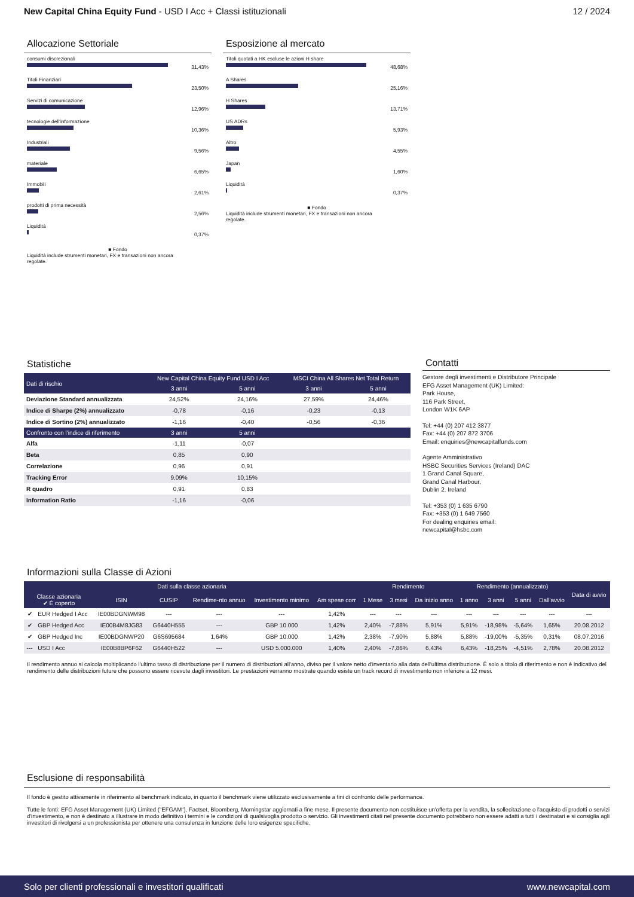New Capital China Equity Fund - USD I Acc + Classi istituzionali
12 / 2024
Allocazione Settoriale
consumi discrezionali
31,43%
Titoli Finanziari
23,50%
Servizi di comunicazione
12,96%
tecnologie dell'informazione
10,36%
Industriali
9,56%
materiale
6,65%
Immobili
2,61%
prodotti di prima necessità
2,56%
Liquidità
0,37%
■ Fondo
Liquidità include strumenti monetari, FX e transazioni non ancora regolate.
Esposizione al mercato
Titoli quotati a HK escluse le azioni H share
48,68%
A Shares
25,16%
H Shares
13,71%
US ADRs
5,93%
Altro
4,55%
Japan
1,60%
Liquidità
0,37%
■ Fondo
Liquidità include strumenti monetari, FX e transazioni non ancora regolate.
Statistiche
| Dati di rischio | New Capital China Equity Fund USD I Acc | | MSCI China All Shares Net Total Return | |
| --- | --- | --- | --- | --- |
| | 3 anni | 5 anni | 3 anni | 5 anni |
| Deviazione Standard annualizzata | 24,52% | 24,16% | 27,59% | 24,46% |
| Indice di Sharpe (2%) annualizzato | -0,78 | -0,16 | -0,23 | -0,13 |
| Indice di Sortino (2%) annualizzato | -1,16 | -0,40 | -0,56 | -0,36 |
| Confronto con l'indice di riferimento | 3 anni | 5 anni | | |
| Alfa | -1,11 | -0,07 | | |
| Beta | 0,85 | 0,90 | | |
| Correlazione | 0,96 | 0,91 | | |
| Tracking Error | 9,09% | 10,15% | | |
| R quadro | 0,91 | 0,83 | | |
| Information Ratio | -1,16 | -0,06 | | |
Contatti
Gestore degli investimenti e Distributore Principale
EFG Asset Management (UK) Limited:
Park House,
116 Park Street,
London W1K 6AP
Tel: +44 (0) 207 412 3877
Fax: +44 (0) 207 872 3706
Email: enquiries@newcapitalfunds.com
Agente Amministrativo
HSBC Securities Services (Ireland) DAC
1 Grand Canal Square,
Grand Canal Harbour,
Dublin 2. Ireland
Tel: +353 (0) 1 635 6790
Fax: +353 (0) 1 649 7560
For dealing enquiries email:
newcapital@hsbc.com
Informazioni sulla Classe di Azioni
| Dati sulla classe azionaria | | | | | | | Rendimento | | | Rendimento (annualizzato) | | | | Data di avvio |
| --- | --- | --- | --- | --- | --- | --- | --- | --- | --- | --- | --- | --- | --- | --- |
| Classe azionaria ✔ È coperto | | ISIN | CUSIP | Rendime-nto annuo | Investimento minimo | Am spese corr | 1 Mese | 3 mesi | Da inizio anno | 1 anno | 3 anni | 5 anni | Dall'avvio | |
| ✔ | EUR Hedged I Acc | IE00BDGNWM98 | --- | --- | --- | 1,42% | --- | --- | --- | --- | --- | --- | --- | --- |
| ✔ | GBP Hedged Acc | IE00B4M8JG83 | G6440H555 | --- | GBP 10.000 | 1,42% | 2,40% | -7,88% | 5,91% | 5,91% | -18,98% | -5,64% | 1,65% | 20.08.2012 |
| ✔ | GBP Hedged Inc | IE00BDGNWP20 | G6S695684 | 1,64% | GBP 10.000 | 1,42% | 2,38% | -7,90% | 5,88% | 5,88% | -19,00% | -5,35% | 0,31% | 08.07.2016 |
| --- | USD I Acc | IE00B8BP6F62 | G6440H522 | --- | USD 5.000.000 | 1,40% | 2,40% | -7,86% | 6,43% | 6,43% | -18,25% | -4,51% | 2,78% | 20.08.2012 |
Il rendimento annuo si calcola moltiplicando l'ultimo tasso di distribuzione per il numero di distribuzioni all'anno, diviso per il valore netto d'inventario alla data dell'ultima distribuzione. È solo a titolo di riferimento e non è indicativo del rendimento delle distribuzioni future che possono essere ricevute dagli investitori. Le prestazioni verranno mostrate quando esiste un track record di investimento non inferiore a 12 mesi.
Esclusione di responsabilità
Il fondo è gestito attivamente in riferimento al benchmark indicato, in quanto il benchmark viene utilizzato esclusivamente a fini di confronto delle performance.
Tutte le fonti: EFG Asset Management (UK) Limited ("EFGAM"), Factset, Bloomberg, Morningstar aggiornati a fine mese. Il presente documento non costituisce un'offerta per la vendita, la sollecitazione o l'acquisto di prodotti o servizi d'investimento, e non è destinato a illustrare in modo definitivo i termini e le condizioni di qualsivoglia prodotto o servizio. Gli investimenti citati nel presente documento potrebbero non essere adatti a tutti i destinatari e si consiglia agli investitori di rivolgersi a un professionista per ottenere una consulenza in funzione delle loro esigenze specifiche.
Solo per clienti professionali e investitori qualificati www.newcapital.com